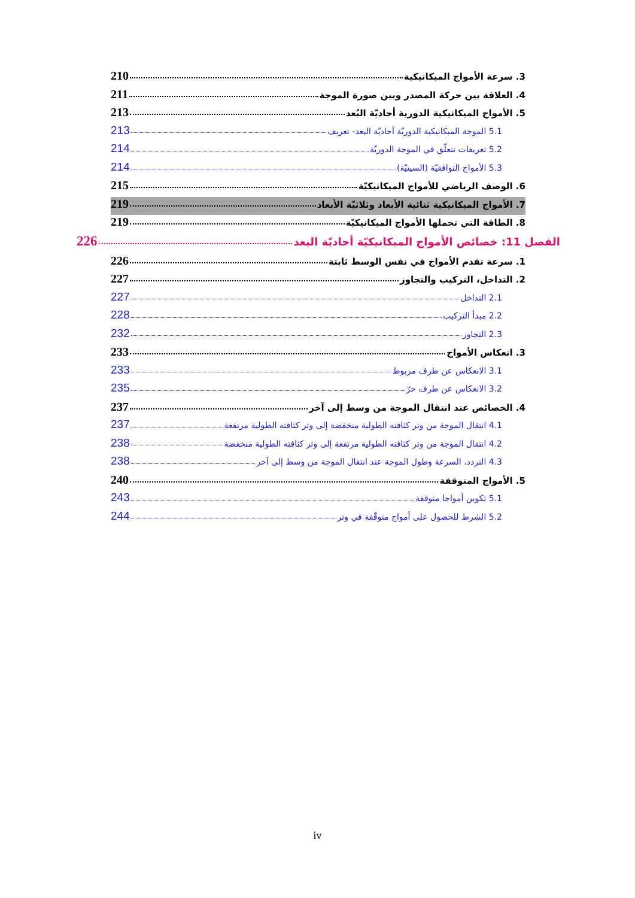3. سرعة الأمواج الميكانيكية 210
4. العلاقة بين حركة المصدر وبين صورة الموجة 211
5. الأمواج الميكانيكية الدورية أحاديّة البُعد 213
5.1 الموجة الميكانيكية الدوريّة أحاديّة البعد- تعريف 213
5.2 تعريفات تتعلّق في الموجة الدوريّة 214
5.3 الأمواج التوافقيّة (السينيّة) 214
6. الوصف الرياضي للأمواج الميكانيكيّة 215
7. الأمواج الميكانيكية ثنائية الأبعاد وثلاثيّة الأبعاد 219
8. الطاقة التي تحملها الأمواج الميكانيكيّة 219
الفصل 11: خصائص الأمواج الميكانيكيّة أحاديّة البعد 226
1. سرعة تقدم الأمواج في نفس الوسط ثابتة 226
2. التداخل، التركيب والتجاوز 227
2.1 التداخل 227
2.2 مبدأ التركيب 228
2.3 التجاوز 232
3. انعكاس الأمواج 233
3.1 الانعكاس عن طرف مربوط 233
3.2 الانعكاس عن طرف حرّ 235
4. الخصائص عند انتقال الموجة من وسط إلى آخر 237
4.1 انتقال الموجة من وتر كثافته الطولية منخفضة إلى وتر كثافته الطولية مرتفعة 237
4.2 انتقال الموجة من وتر كثافته الطولية مرتفعة إلى وتر كثافته الطولية منخفضة 238
4.3 التردد، السرعة وطول الموجة عند انتقال الموجة من وسط إلى آخر 238
5. الأمواج المتوقفة 240
5.1 تكوين أمواجا متوقفة 243
5.2 الشرط للحصول على أمواج متوقّفة في وتر 244
iv